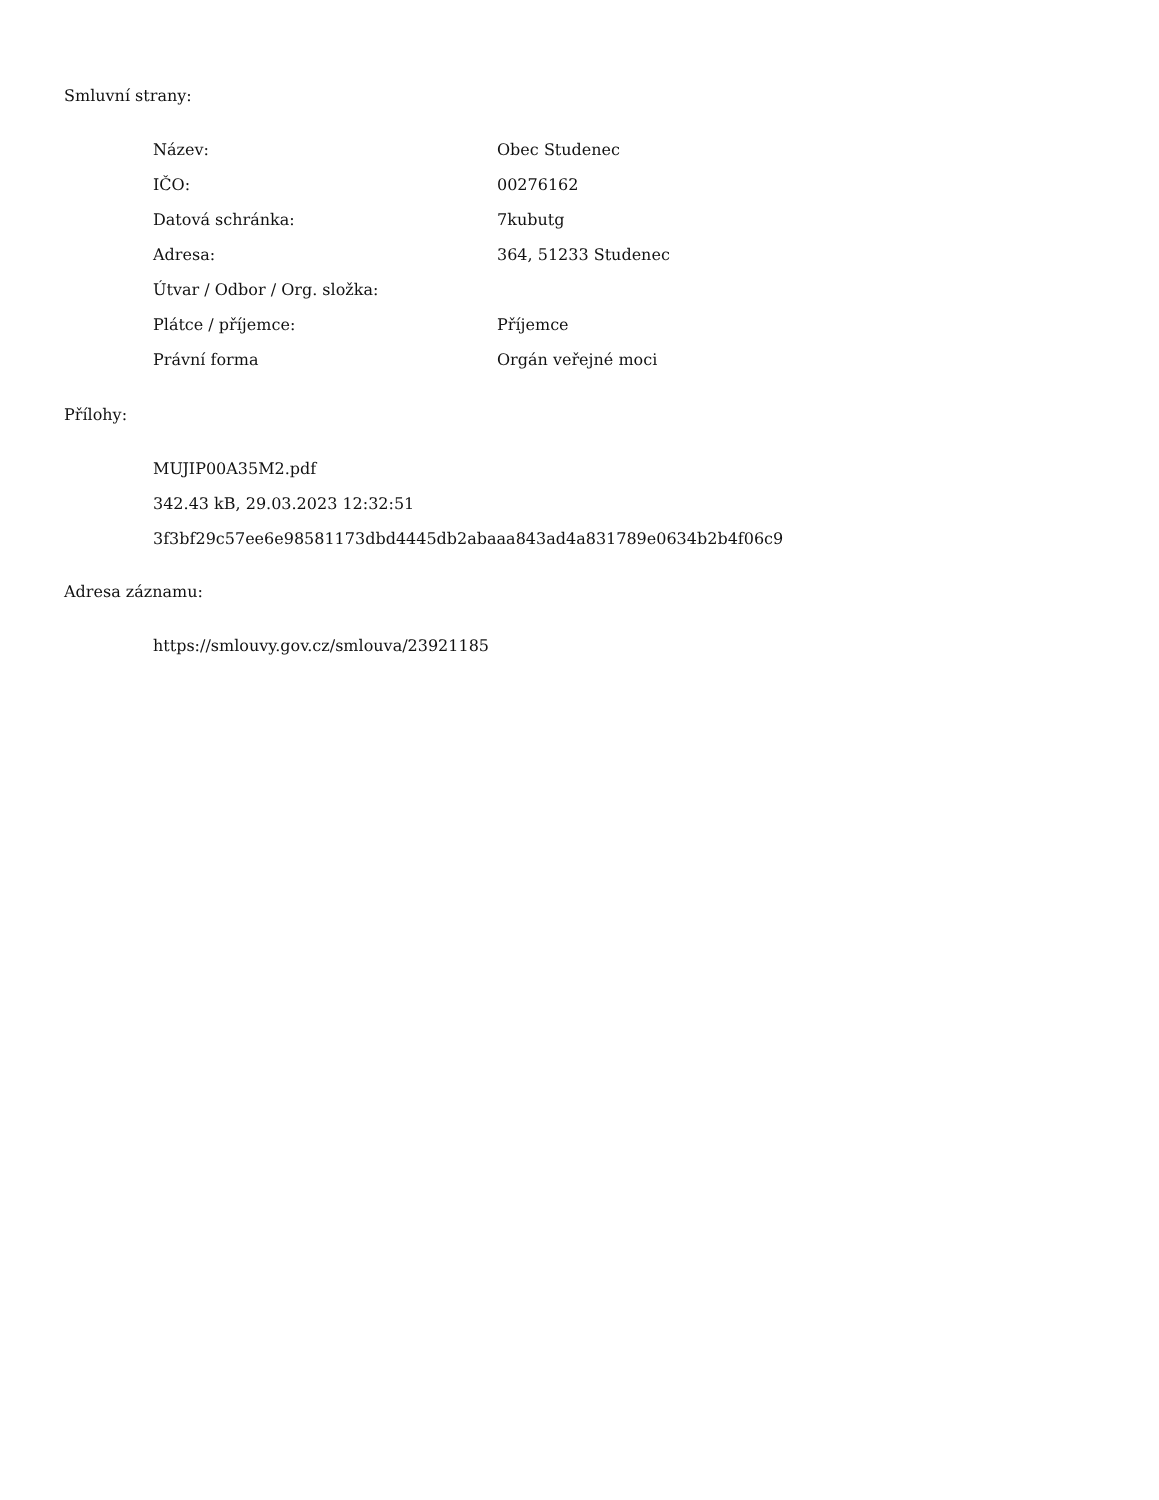Smluvní strany:
| Název: | Obec Studenec |
| IČO: | 00276162 |
| Datová schránka: | 7kubutg |
| Adresa: | 364, 51233 Studenec |
| Útvar / Odbor / Org. složka: | |
| Plátce / příjemce: | Příjemce |
| Právní forma | Orgán veřejné moci |
Přílohy:
MUJIP00A35M2.pdf
342.43 kB, 29.03.2023 12:32:51
3f3bf29c57ee6e98581173dbd4445db2abaaa843ad4a831789e0634b2b4f06c9
Adresa záznamu:
https://smlouvy.gov.cz/smlouva/23921185